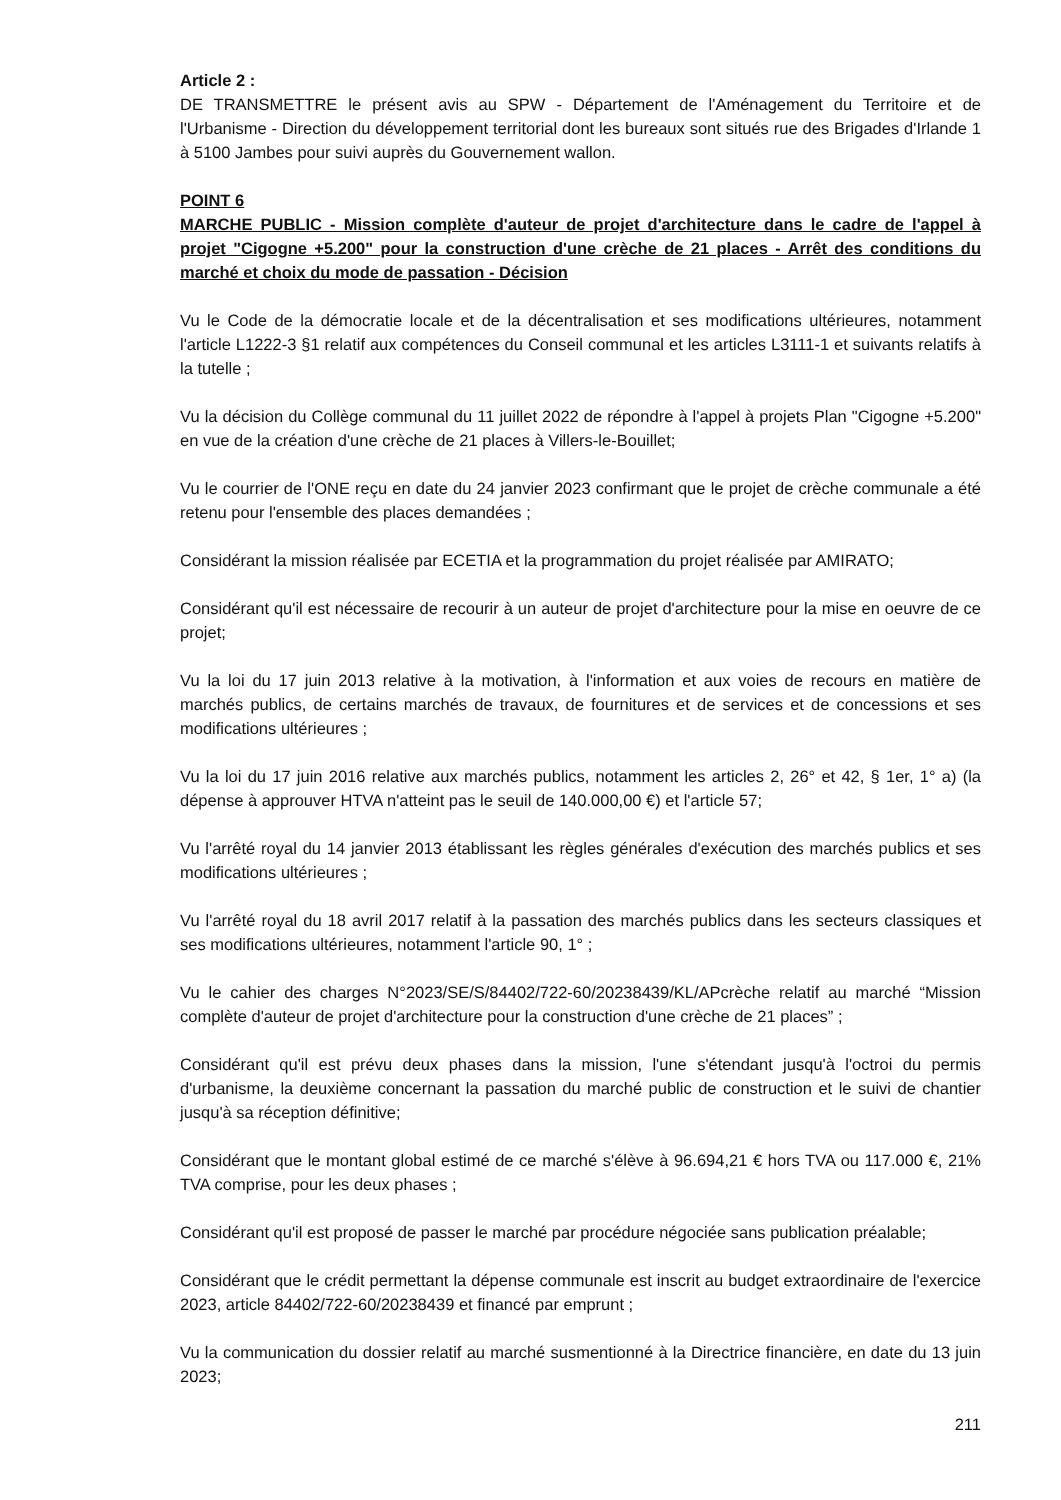Article 2 :
DE TRANSMETTRE le présent avis au SPW - Département de l'Aménagement du Territoire et de l'Urbanisme - Direction du développement territorial dont les bureaux sont situés rue des Brigades d'Irlande 1 à 5100 Jambes pour suivi auprès du Gouvernement wallon.
POINT 6
MARCHE PUBLIC - Mission complète d'auteur de projet d'architecture dans le cadre de l'appel à projet "Cigogne +5.200" pour la construction d'une crèche de 21 places - Arrêt des conditions du marché et choix du mode de passation - Décision
Vu le Code de la démocratie locale et de la décentralisation et ses modifications ultérieures, notamment l'article L1222-3 §1 relatif aux compétences du Conseil communal et les articles L3111-1 et suivants relatifs à la tutelle ;
Vu la décision du Collège communal du 11 juillet 2022 de répondre à l'appel à projets Plan "Cigogne +5.200" en vue de la création d'une crèche de 21 places à Villers-le-Bouillet;
Vu le courrier de l'ONE reçu en date du 24 janvier 2023 confirmant que le projet de crèche communale a été retenu pour l'ensemble des places demandées ;
Considérant la mission réalisée par ECETIA et la programmation du projet réalisée par AMIRATO;
Considérant qu'il est nécessaire de recourir à un auteur de projet d'architecture pour la mise en oeuvre de ce projet;
Vu la loi du 17 juin 2013 relative à la motivation, à l'information et aux voies de recours en matière de marchés publics, de certains marchés de travaux, de fournitures et de services et de concessions et ses modifications ultérieures ;
Vu la loi du 17 juin 2016 relative aux marchés publics, notamment les articles 2, 26° et 42, § 1er, 1° a) (la dépense à approuver HTVA n'atteint pas le seuil de 140.000,00 €) et l'article 57;
Vu l'arrêté royal du 14 janvier 2013 établissant les règles générales d'exécution des marchés publics et ses modifications ultérieures ;
Vu l'arrêté royal du 18 avril 2017 relatif à la passation des marchés publics dans les secteurs classiques et ses modifications ultérieures, notamment l'article 90, 1° ;
Vu le cahier des charges N°2023/SE/S/84402/722-60/20238439/KL/APcrèche relatif au marché “Mission complète d'auteur de projet d'architecture pour la construction d'une crèche de 21 places” ;
Considérant qu'il est prévu deux phases dans la mission, l'une s'étendant jusqu'à l'octroi du permis d'urbanisme, la deuxième concernant la passation du marché public de construction et le suivi de chantier jusqu'à sa réception définitive;
Considérant que le montant global estimé de ce marché s'élève à 96.694,21 € hors TVA ou 117.000 €, 21% TVA comprise, pour les deux phases ;
Considérant qu'il est proposé de passer le marché par procédure négociée sans publication préalable;
Considérant que le crédit permettant la dépense communale est inscrit au budget extraordinaire de l'exercice 2023, article 84402/722-60/20238439 et financé par emprunt ;
Vu la communication du dossier relatif au marché susmentionné à la Directrice financière, en date du 13 juin 2023;
211